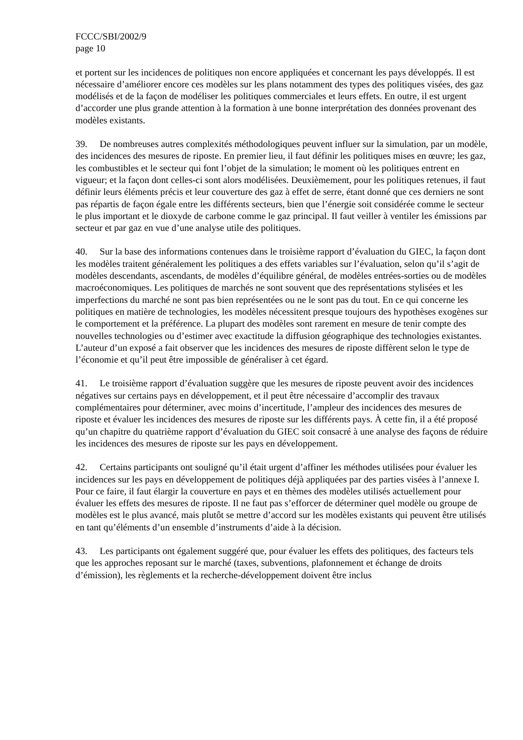FCCC/SBI/2002/9
page 10
et portent sur les incidences de politiques non encore appliquées et concernant les pays développés. Il est nécessaire d’améliorer encore ces modèles sur les plans notamment des types des politiques visées, des gaz modélisés et de la façon de modéliser les politiques commerciales et leurs effets. En outre, il est urgent d’accorder une plus grande attention à la formation à une bonne interprétation des données provenant des modèles existants.
39. De nombreuses autres complexités méthodologiques peuvent influer sur la simulation, par un modèle, des incidences des mesures de riposte. En premier lieu, il faut définir les politiques mises en œuvre; les gaz, les combustibles et le secteur qui font l’objet de la simulation; le moment où les politiques entrent en vigueur; et la façon dont celles-ci sont alors modélisées. Deuxièmement, pour les politiques retenues, il faut définir leurs éléments précis et leur couverture des gaz à effet de serre, étant donné que ces derniers ne sont pas répartis de façon égale entre les différents secteurs, bien que l’énergie soit considérée comme le secteur le plus important et le dioxyde de carbone comme le gaz principal. Il faut veiller à ventiler les émissions par secteur et par gaz en vue d’une analyse utile des politiques.
40. Sur la base des informations contenues dans le troisième rapport d’évaluation du GIEC, la façon dont les modèles traitent généralement les politiques a des effets variables sur l’évaluation, selon qu’il s’agit de modèles descendants, ascendants, de modèles d’équilibre général, de modèles entrées-sorties ou de modèles macroéconomiques. Les politiques de marchés ne sont souvent que des représentations stylisées et les imperfections du marché ne sont pas bien représentées ou ne le sont pas du tout. En ce qui concerne les politiques en matière de technologies, les modèles nécessitent presque toujours des hypothèses exogènes sur le comportement et la préférence. La plupart des modèles sont rarement en mesure de tenir compte des nouvelles technologies ou d’estimer avec exactitude la diffusion géographique des technologies existantes. L’auteur d’un exposé a fait observer que les incidences des mesures de riposte diffèrent selon le type de l’économie et qu’il peut être impossible de généraliser à cet égard.
41. Le troisième rapport d’évaluation suggère que les mesures de riposte peuvent avoir des incidences négatives sur certains pays en développement, et il peut être nécessaire d’accomplir des travaux complémentaires pour déterminer, avec moins d’incertitude, l’ampleur des incidences des mesures de riposte et évaluer les incidences des mesures de riposte sur les différents pays. À cette fin, il a été proposé qu’un chapitre du quatrième rapport d’évaluation du GIEC soit consacré à une analyse des façons de réduire les incidences des mesures de riposte sur les pays en développement.
42. Certains participants ont souligné qu’il était urgent d’affiner les méthodes utilisées pour évaluer les incidences sur les pays en développement de politiques déjà appliquées par des parties visées à l’annexe I. Pour ce faire, il faut élargir la couverture en pays et en thèmes des modèles utilisés actuellement pour évaluer les effets des mesures de riposte. Il ne faut pas s’efforcer de déterminer quel modèle ou groupe de modèles est le plus avancé, mais plutôt se mettre d’accord sur les modèles existants qui peuvent être utilisés en tant qu’éléments d’un ensemble d’instruments d’aide à la décision.
43. Les participants ont également suggéré que, pour évaluer les effets des politiques, des facteurs tels que les approches reposant sur le marché (taxes, subventions, plafonnement et échange de droits d’émission), les règlements et la recherche-développement doivent être inclus